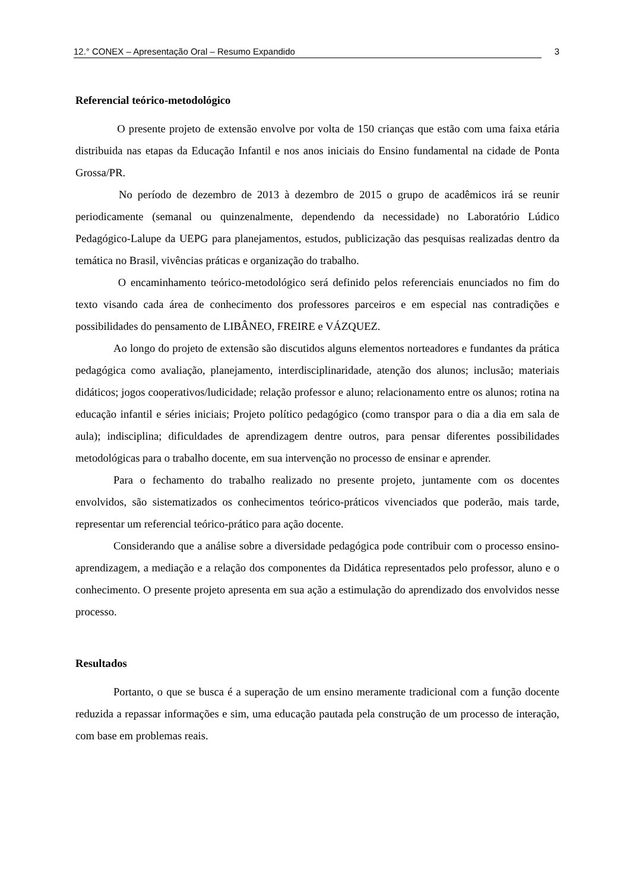12.° CONEX – Apresentação Oral – Resumo Expandido 3
Referencial teórico-metodológico
O presente projeto de extensão envolve por volta de 150 crianças que estão com uma faixa etária distribuida nas etapas da Educação Infantil e nos anos iniciais do Ensino fundamental na cidade de Ponta Grossa/PR.
No período de dezembro de 2013 à dezembro de 2015 o grupo de acadêmicos irá se reunir periodicamente (semanal ou quinzenalmente, dependendo da necessidade) no Laboratório Lúdico Pedagógico-Lalupe da UEPG para planejamentos, estudos, publicização das pesquisas realizadas dentro da temática no Brasil, vivências práticas e organização do trabalho.
O encaminhamento teórico-metodológico será definido pelos referenciais enunciados no fim do texto visando cada área de conhecimento dos professores parceiros e em especial nas contradições e possibilidades do pensamento de LIBÂNEO, FREIRE e VÁZQUEZ.
Ao longo do projeto de extensão são discutidos alguns elementos norteadores e fundantes da prática pedagógica como avaliação, planejamento, interdisciplinaridade, atenção dos alunos; inclusão; materiais didáticos; jogos cooperativos/ludicidade; relação professor e aluno; relacionamento entre os alunos; rotina na educação infantil e séries iniciais; Projeto político pedagógico (como transpor para o dia a dia em sala de aula); indisciplina; dificuldades de aprendizagem dentre outros, para pensar diferentes possibilidades metodológicas para o trabalho docente, em sua intervenção no processo de ensinar e aprender.
Para o fechamento do trabalho realizado no presente projeto, juntamente com os docentes envolvidos, são sistematizados os conhecimentos teórico-práticos vivenciados que poderão, mais tarde, representar um referencial teórico-prático para ação docente.
Considerando que a análise sobre a diversidade pedagógica pode contribuir com o processo ensino-aprendizagem, a mediação e a relação dos componentes da Didática representados pelo professor, aluno e o conhecimento. O presente projeto apresenta em sua ação a estimulação do aprendizado dos envolvidos nesse processo.
Resultados
Portanto, o que se busca é a superação de um ensino meramente tradicional com a função docente reduzida a repassar informações e sim, uma educação pautada pela construção de um processo de interação, com base em problemas reais.